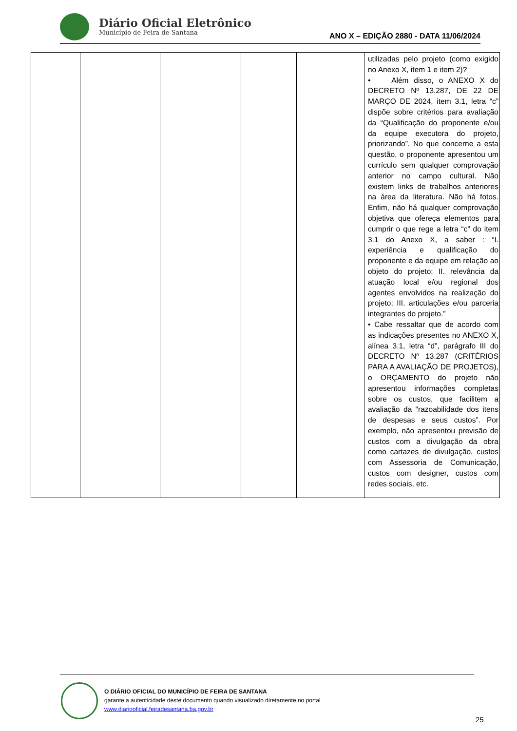Diário Oficial Eletrônico
Município de Feira de Santana
ANO X – EDIÇÃO 2880 - DATA 11/06/2024
| | | | | | utilizadas pelo projeto (como exigido no Anexo X, item 1 e item 2)? • Além disso, o ANEXO X do DECRETO Nº 13.287, DE 22 DE MARÇO DE 2024, item 3.1, letra “c” dispõe sobre critérios para avaliação da “Qualificação do proponente e/ou da equipe executora do projeto, priorizando”. No que concerne a esta questão, o proponente apresentou um currículo sem qualquer comprovação anterior no campo cultural. Não existem links de trabalhos anteriores na área da literatura. Não há fotos. Enfim, não há qualquer comprovação objetiva que ofereça elementos para cumprir o que rege a letra “c” do item 3.1 do Anexo X, a saber : “I. experiência e qualificação do proponente e da equipe em relação ao objeto do projeto; II. relevância da atuação local e/ou regional dos agentes envolvidos na realização do projeto; III. articulações e/ou parceria integrantes do projeto.” • Cabe ressaltar que de acordo com as indicações presentes no ANEXO X, alínea 3.1, letra “d”, parágrafo III do DECRETO Nº 13.287 (CRITÉRIOS PARA A AVALIAÇÃO DE PROJETOS), o ORÇAMENTO do projeto não apresentou informações completas sobre os custos, que facilitem a avaliação da “razoabilidade dos itens de despesas e seus custos”. Por exemplo, não apresentou previsão de custos com a divulgação da obra como cartazes de divulgação, custos com Assessoria de Comunicação, custos com designer, custos com redes sociais, etc. |
O DIÁRIO OFICIAL DO MUNICÍPIO DE FEIRA DE SANTANA
garante a autenticidade deste documento quando visualizado diretamente no portal
www.diariooficial.feiradesantana.ba.gov.br
25